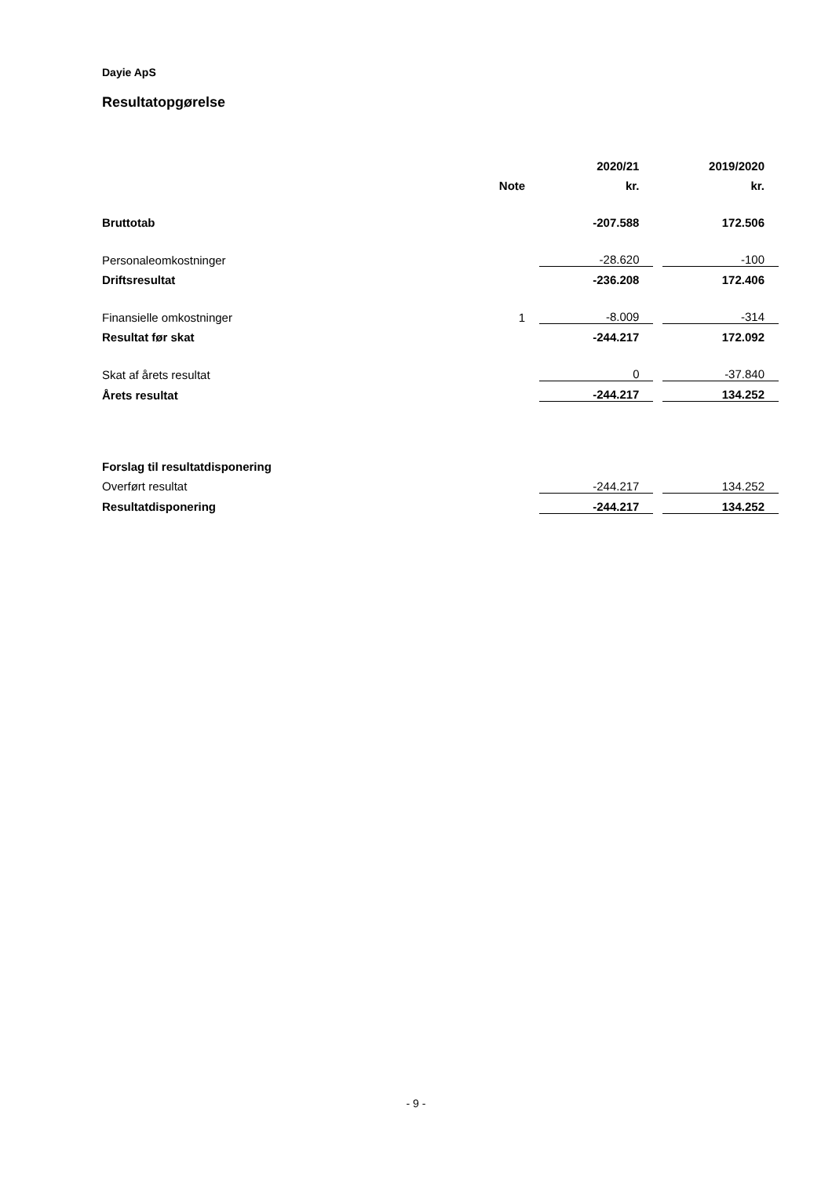Dayie ApS
Resultatopgørelse
| | | 2020/21 | | 2019/2020 |
| --- | --- | --- | --- | --- |
| | Note | kr. | | kr. |
| Bruttotab | | -207.588 | | 172.506 |
| Personaleomkostninger | | -28.620 | | -100 |
| Driftsresultat | | -236.208 | | 172.406 |
| Finansielle omkostninger | 1 | -8.009 | | -314 |
| Resultat før skat | | -244.217 | | 172.092 |
| Skat af årets resultat | | 0 | | -37.840 |
| Årets resultat | | -244.217 | | 134.252 |
| Forslag til resultatdisponering | | | | |
| Overført resultat | | -244.217 | | 134.252 |
| Resultatdisponering | | -244.217 | | 134.252 |
- 9 -